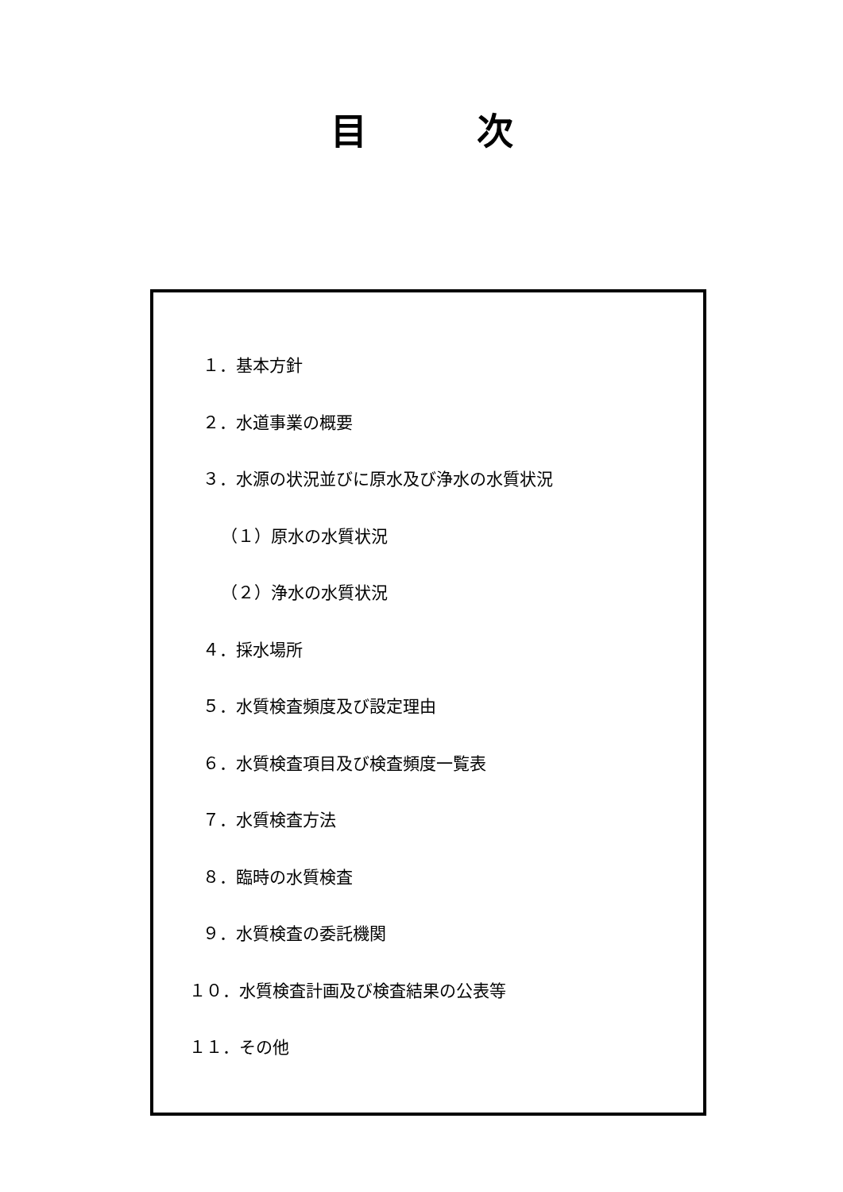目　　　次
１．基本方針
２．水道事業の概要
３．水源の状況並びに原水及び浄水の水質状況
（１）原水の水質状況
（２）浄水の水質状況
４．採水場所
５．水質検査頻度及び設定理由
６．水質検査項目及び検査頻度一覧表
７．水質検査方法
８．臨時の水質検査
９．水質検査の委託機関
１０．水質検査計画及び検査結果の公表等
１１．その他